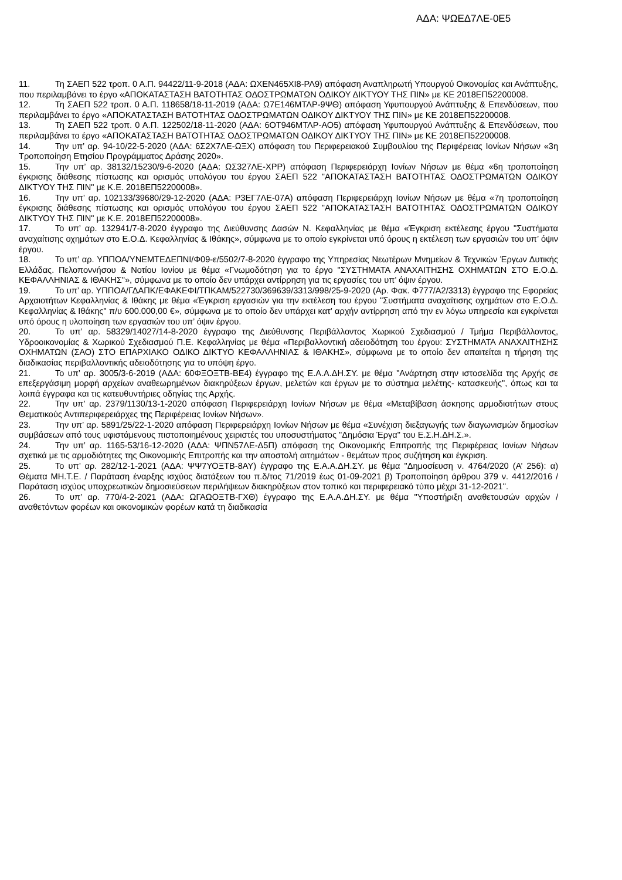ΑΔΑ: ΨΩΕΔ7ΛΕ-0Ε5
11. Τη ΣΑΕΠ 522 τροπ. 0 Α.Π. 94422/11-9-2018 (ΑΔΑ: ΩΧΕΝ465ΧΙ8-ΡΛ9) απόφαση Αναπληρωτή Υπουργού Οικονομίας και Ανάπτυξης, που περιλαμβάνει το έργο «ΑΠΟΚΑΤΑΣΤΑΣΗ ΒΑΤΟΤΗΤΑΣ ΟΔΟΣΤΡΩΜΑΤΩΝ ΟΔΙΚΟΥ ΔΙΚΤΥΟΥ ΤΗΣ ΠΙΝ» με ΚΕ 2018ΕΠ52200008.
12. Τη ΣΑΕΠ 522 τροπ. 0 Α.Π. 118658/18-11-2019 (ΑΔΑ: Ω7Ε146ΜΤΛΡ-9ΨΘ) απόφαση Υφυπουργού Ανάπτυξης & Επενδύσεων, που περιλαμβάνει το έργο «ΑΠΟΚΑΤΑΣΤΑΣΗ ΒΑΤΟΤΗΤΑΣ ΟΔΟΣΤΡΩΜΑΤΩΝ ΟΔΙΚΟΥ ΔΙΚΤΥΟΥ ΤΗΣ ΠΙΝ» με ΚΕ 2018ΕΠ52200008.
13. Τη ΣΑΕΠ 522 τροπ. 0 Α.Π. 122502/18-11-2020 (ΑΔΑ: 6ΟΤ946ΜΤΛΡ-ΑΟ5) απόφαση Υφυπουργού Ανάπτυξης & Επενδύσεων, που περιλαμβάνει το έργο «ΑΠΟΚΑΤΑΣΤΑΣΗ ΒΑΤΟΤΗΤΑΣ ΟΔΟΣΤΡΩΜΑΤΩΝ ΟΔΙΚΟΥ ΔΙΚΤΥΟΥ ΤΗΣ ΠΙΝ» με ΚΕ 2018ΕΠ52200008.
14. Την υπ’ αρ. 94-10/22-5-2020 (ΑΔΑ: 6Σ2Χ7ΛΕ-ΩΞΧ) απόφαση του Περιφερειακού Συμβουλίου της Περιφέρειας Ιονίων Νήσων «3η Τροποποίηση Ετησίου Προγράμματος Δράσης 2020».
15. Την υπ’ αρ. 38132/15230/9-6-2020 (ΑΔΑ: ΩΣ327ΛΕ-ΧΡΡ) απόφαση Περιφερειάρχη Ιονίων Νήσων με θέμα «6η τροποποίηση έγκρισης διάθεσης πίστωσης και ορισμός υπολόγου του έργου ΣΑΕΠ 522 "ΑΠΟΚΑΤΑΣΤΑΣΗ ΒΑΤΟΤΗΤΑΣ ΟΔΟΣΤΡΩΜΑΤΩΝ ΟΔΙΚΟΥ ΔΙΚΤΥΟΥ ΤΗΣ ΠΙΝ" με Κ.Ε. 2018ΕΠ52200008».
16. Την υπ’ αρ. 102133/39680/29-12-2020 (ΑΔΑ: Ρ3ΕΓ7ΛΕ-07Α) απόφαση Περιφερειάρχη Ιονίων Νήσων με θέμα «7η τροποποίηση έγκρισης διάθεσης πίστωσης και ορισμός υπολόγου του έργου ΣΑΕΠ 522 "ΑΠΟΚΑΤΑΣΤΑΣΗ ΒΑΤΟΤΗΤΑΣ ΟΔΟΣΤΡΩΜΑΤΩΝ ΟΔΙΚΟΥ ΔΙΚΤΥΟΥ ΤΗΣ ΠΙΝ" με Κ.Ε. 2018ΕΠ52200008».
17. Το υπ’ αρ. 132941/7-8-2020 έγγραφο της Διεύθυνσης Δασών Ν. Κεφαλληνίας με θέμα «Έγκριση εκτέλεσης έργου "Συστήματα αναχαίτισης οχημάτων στο Ε.Ο.Δ. Κεφαλληνίας & Ιθάκης», σύμφωνα με το οποίο εγκρίνεται υπό όρους η εκτέλεση των εργασιών του υπ’ όψιν έργου.
18. Το υπ’ αρ. ΥΠΠΟΑ/ΥΝΕΜΤΕΔΕΠΝΙ/Φ09-ε/5502/7-8-2020 έγγραφο της Υπηρεσίας Νεωτέρων Μνημείων & Τεχνικών Έργων Δυτικής Ελλάδας. Πελοποννήσου & Νοτίου Ιονίου με θέμα «Γνωμοδότηση για το έργο "ΣΥΣΤΗΜΑΤΑ ΑΝΑΧΑΙΤΗΣΗΣ ΟΧΗΜΑΤΩΝ ΣΤΟ Ε.Ο.Δ. ΚΕΦΑΛΛΗΝΙΑΣ & ΙΘΑΚΗΣ"», σύμφωνα με το οποίο δεν υπάρχει αντίρρηση για τις εργασίες του υπ’ όψιν έργου.
19. Το υπ’ αρ. ΥΠΠΟΑ/ΓΔΑΠΚ/ΕΦΑΚΕΦΙ/ΤΠΚΑΜ/522730/369639/3313/998/25-9-2020 (Αρ. Φακ. Φ777/Α2/3313) έγγραφο της Εφορείας Αρχαιοτήτων Κεφαλληνίας & Ιθάκης με θέμα «Έγκριση εργασιών για την εκτέλεση του έργου "Συστήματα αναχαίτισης οχημάτων στο Ε.Ο.Δ. Κεφαλληνίας & Ιθάκης" π/υ 600.000,00 €», σύμφωνα με το οποίο δεν υπάρχει κατ’ αρχήν αντίρρηση από την εν λόγω υπηρεσία και εγκρίνεται υπό όρους η υλοποίηση των εργασιών του υπ’ όψιν έργου.
20. Το υπ’ αρ. 58329/14027/14-8-2020 έγγραφο της Διεύθυνσης Περιβάλλοντος Χωρικού Σχεδιασμού / Τμήμα Περιβάλλοντος, Υδροοικονομίας & Χωρικού Σχεδιασμού Π.Ε. Κεφαλληνίας με θέμα «Περιβαλλοντική αδειοδότηση του έργου: ΣΥΣΤΗΜΑΤΑ ΑΝΑΧΑΙΤΗΣΗΣ ΟΧΗΜΑΤΩΝ (ΣΑΟ) ΣΤΟ ΕΠΑΡΧΙΑΚΟ ΟΔΙΚΟ ΔΙΚΤΥΟ ΚΕΦΑΛΛΗΝΙΑΣ & ΙΘΑΚΗΣ», σύμφωνα με το οποίο δεν απαιτείται η τήρηση της διαδικασίας περιβαλλοντικής αδειοδότησης για το υπόψη έργο.
21. Το υπ’ αρ. 3005/3-6-2019 (ΑΔΑ: 60ΦΞΟΞΤΒ-ΒΕ4) έγγραφο της Ε.Α.Α.ΔΗ.ΣΥ. με θέμα "Ανάρτηση στην ιστοσελίδα της Αρχής σε επεξεργάσιμη μορφή αρχείων αναθεωρημένων διακηρύξεων έργων, μελετών και έργων με το σύστημα μελέτης- κατασκευής", όπως και τα λοιπά έγγραφα και τις κατευθυντήριες οδηγίας της Αρχής.
22. Την υπ’ αρ. 2379/1130/13-1-2020 απόφαση Περιφερειάρχη Ιονίων Νήσων με θέμα «Μεταβίβαση άσκησης αρμοδιοτήτων στους Θεματικούς Αντιπεριφερειάρχες της Περιφέρειας Ιονίων Νήσων».
23. Την υπ’ αρ. 5891/25/22-1-2020 απόφαση Περιφερειάρχη Ιονίων Νήσων με θέμα «Συνέχιση διεξαγωγής των διαγωνισμών δημοσίων συμβάσεων από τους υφιστάμενους πιστοποιημένους χειριστές του υποσυστήματος "Δημόσια Έργα" του Ε.Σ.Η.ΔΗ.Σ.».
24. Την υπ’ αρ. 1165-53/16-12-2020 (ΑΔΑ: ΨΠΝ57ΛΕ-Δ5Π) απόφαση της Οικονομικής Επιτροπής της Περιφέρειας Ιονίων Νήσων σχετικά με τις αρμοδιότητες της Οικονομικής Επιτροπής και την αποστολή αιτημάτων - θεμάτων προς συζήτηση και έγκριση.
25. Το υπ’ αρ. 282/12-1-2021 (ΑΔΑ: ΨΨ7ΥΟΞΤΒ-8ΑΥ) έγγραφο της Ε.Α.Α.ΔΗ.ΣΥ. με θέμα "Δημοσίευση ν. 4764/2020 (Α’ 256): α) Θέματα ΜΗ.Τ.Ε. / Παράταση έναρξης ισχύος διατάξεων του π.δ/τος 71/2019 έως 01-09-2021 β) Τροποποίηση άρθρου 379 ν. 4412/2016 / Παράταση ισχύος υποχρεωτικών δημοσιεύσεων περιλήψεων διακηρύξεων στον τοπικό και περιφερειακό τύπο μέχρι 31-12-2021".
26. Το υπ’ αρ. 770/4-2-2021 (ΑΔΑ: ΩΓΑΩΟΞΤΒ-ΓΧΘ) έγγραφο της Ε.Α.Α.ΔΗ.ΣΥ. με θέμα "Υποστήριξη αναθετουσών αρχών / αναθετόντων φορέων και οικονομικών φορέων κατά τη διαδικασία